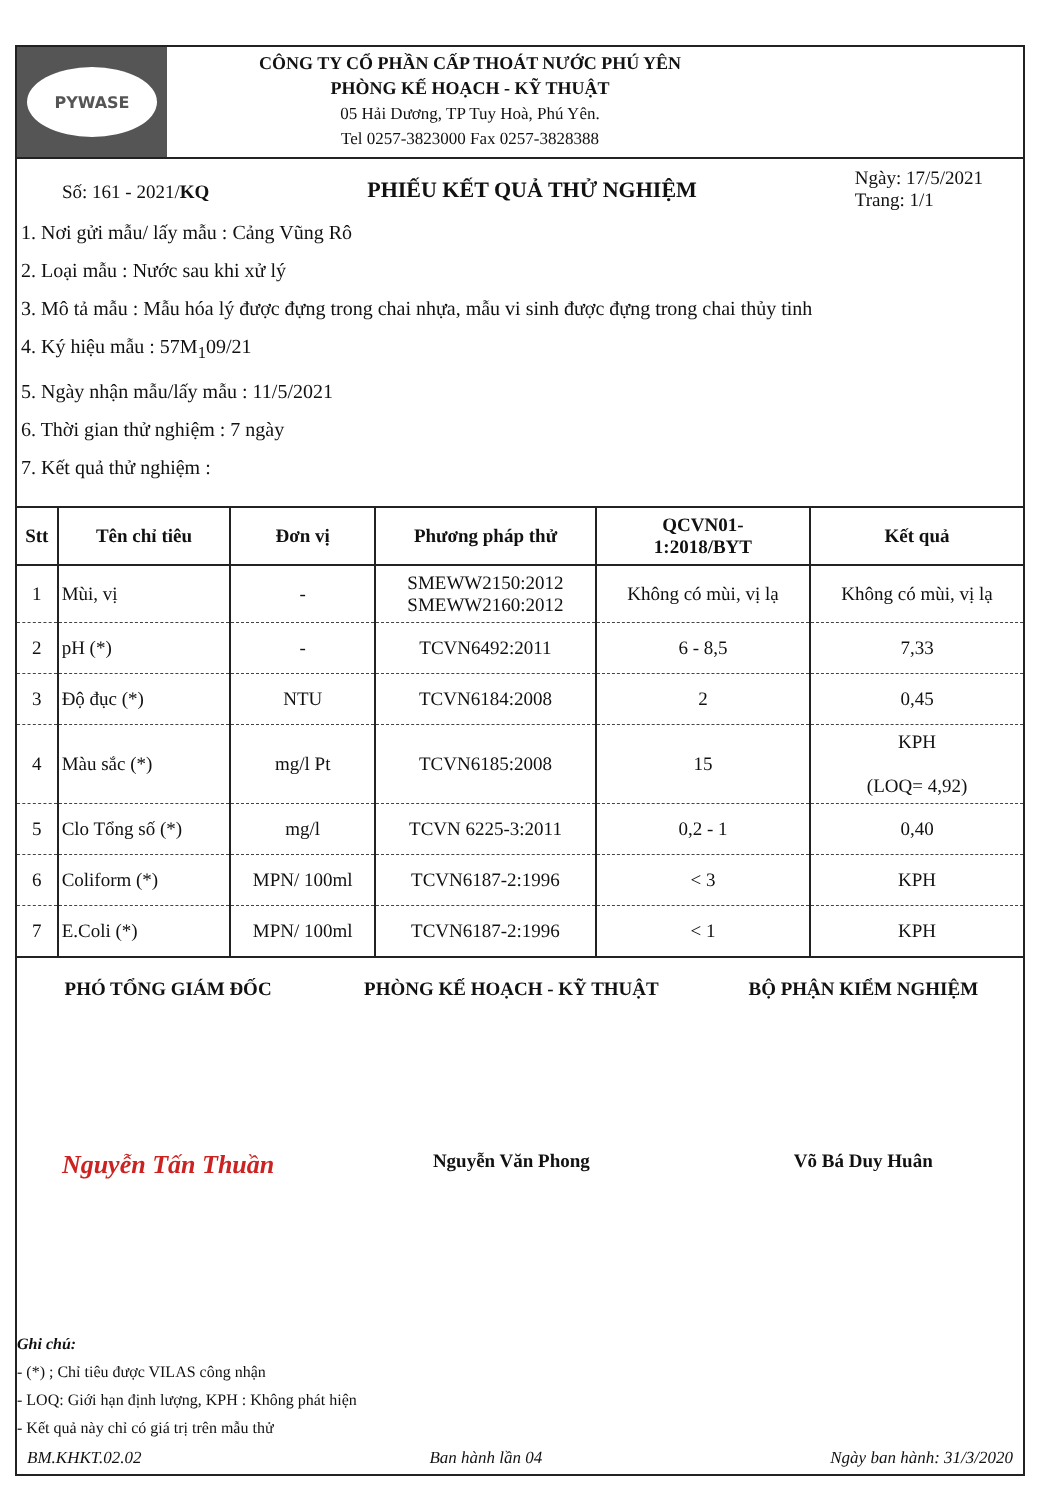PYWASE
CÔNG TY CỔ PHẦN CẤP THOÁT NƯỚC PHÚ YÊN
PHÒNG KẾ HOẠCH - KỸ THUẬT
05 Hải Dương, TP Tuy Hoà, Phú Yên.
Tel 0257-3823000 Fax 0257-3828388
Số: 161 - 2021/KQ
PHIẾU KẾT QUẢ THỬ NGHIỆM
Ngày: 17/5/2021
Trang: 1/1
1. Nơi gửi mẫu/ lấy mẫu : Cảng Vũng Rô
2. Loại mẫu : Nước sau khi xử lý
3. Mô tả mẫu : Mẫu hóa lý được đựng trong chai nhựa, mẫu vi sinh được đựng trong chai thủy tinh
4. Ký hiệu mẫu : 57M<sub>1</sub>09/21
5. Ngày nhận mẫu/lấy mẫu : 11/5/2021
6. Thời gian thử nghiệm : 7 ngày
7. Kết quả thử nghiệm :
| Stt | Tên chỉ tiêu | Đơn vị | Phương pháp thử | QCVN01- 1:2018/BYT | Kết quả |
| --- | --- | --- | --- | --- | --- |
| 1 | Mùi, vị | - | SMEWW2150:2012 SMEWW2160:2012 | Không có mùi, vị lạ | Không có mùi, vị lạ |
| 2 | pH (*) | - | TCVN6492:2011 | 6 - 8,5 | 7,33 |
| 3 | Độ đục (*) | NTU | TCVN6184:2008 | 2 | 0,45 |
| 4 | Màu sắc (*) | mg/l Pt | TCVN6185:2008 | 15 | KPH (LOQ= 4,92) |
| 5 | Clo Tổng số (*) | mg/l | TCVN 6225-3:2011 | 0,2 - 1 | 0,40 |
| 6 | Coliform (*) | MPN/ 100ml | TCVN6187-2:1996 | < 3 | KPH |
| 7 | E.Coli (*) | MPN/ 100ml | TCVN6187-2:1996 | < 1 | KPH |
PHÓ TỔNG GIÁM ĐỐC
Nguyễn Tấn Thuần
PHÒNG KẾ HOẠCH - KỸ THUẬT
Nguyễn Văn Phong
BỘ PHẬN KIỂM NGHIỆM
Võ Bá Duy Huân
Ghi chú:
- (*) ; Chỉ tiêu được VILAS công nhận
- LOQ: Giới hạn định lượng, KPH : Không phát hiện
- Kết quả này chỉ có giá trị trên mẫu thử
BM.KHKT.02.02 Ban hành lần 04 Ngày ban hành: 31/3/2020